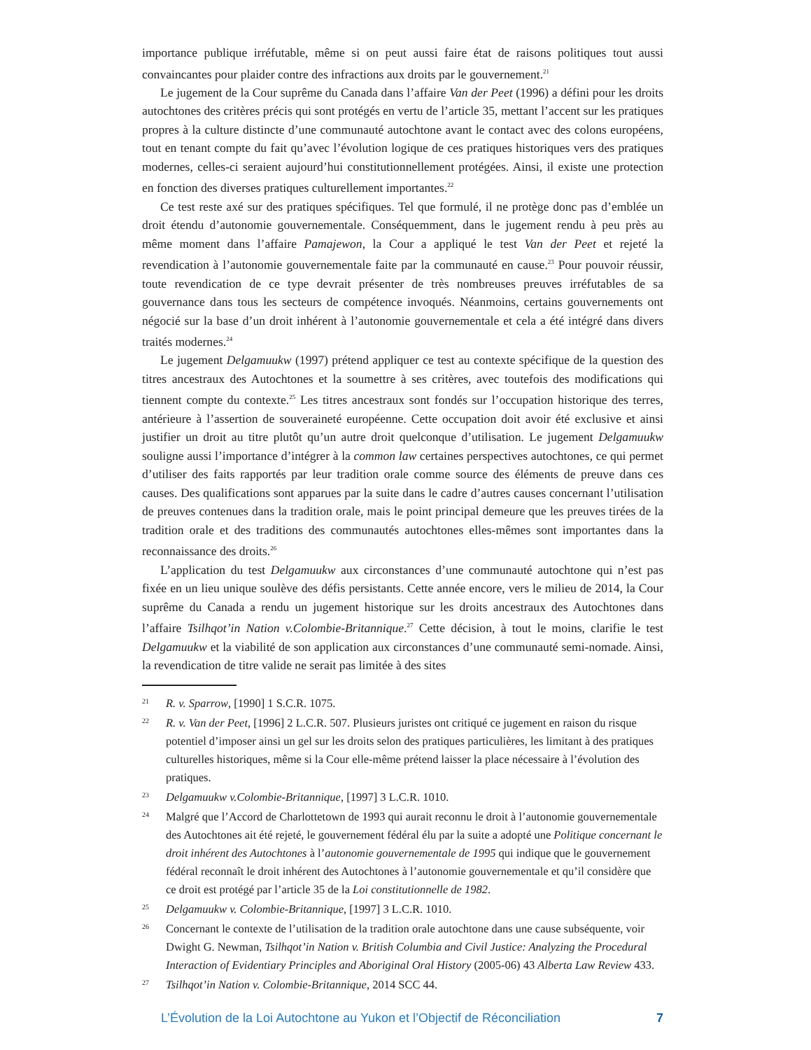importance publique irréfutable, même si on peut aussi faire état de raisons politiques tout aussi convaincantes pour plaider contre des infractions aux droits par le gouvernement.<sup>21</sup>
Le jugement de la Cour suprême du Canada dans l’affaire Van der Peet (1996) a défini pour les droits autochtones des critères précis qui sont protégés en vertu de l’article 35, mettant l’accent sur les pratiques propres à la culture distincte d’une communauté autochtone avant le contact avec des colons européens, tout en tenant compte du fait qu’avec l’évolution logique de ces pratiques historiques vers des pratiques modernes, celles-ci seraient aujourd’hui constitutionnellement protégées. Ainsi, il existe une protection en fonction des diverses pratiques culturellement importantes.<sup>22</sup>
Ce test reste axé sur des pratiques spécifiques. Tel que formulé, il ne protège donc pas d’emblée un droit étendu d’autonomie gouvernementale. Conséquemment, dans le jugement rendu à peu près au même moment dans l’affaire Pamajewon, la Cour a appliqué le test Van der Peet et rejeté la revendication à l’autonomie gouvernementale faite par la communauté en cause.<sup>23</sup> Pour pouvoir réussir, toute revendication de ce type devrait présenter de très nombreuses preuves irréfutables de sa gouvernance dans tous les secteurs de compétence invoqués. Néanmoins, certains gouvernements ont négocié sur la base d’un droit inhérent à l’autonomie gouvernementale et cela a été intégré dans divers traités modernes.<sup>24</sup>
Le jugement Delgamuukw (1997) prétend appliquer ce test au contexte spécifique de la question des titres ancestraux des Autochtones et la soumettre à ses critères, avec toutefois des modifications qui tiennent compte du contexte.<sup>25</sup> Les titres ancestraux sont fondés sur l’occupation historique des terres, antérieure à l’assertion de souveraineté européenne. Cette occupation doit avoir été exclusive et ainsi justifier un droit au titre plutôt qu’un autre droit quelconque d’utilisation. Le jugement Delgamuukw souligne aussi l’importance d’intégrer à la common law certaines perspectives autochtones, ce qui permet d’utiliser des faits rapportés par leur tradition orale comme source des éléments de preuve dans ces causes. Des qualifications sont apparues par la suite dans le cadre d’autres causes concernant l’utilisation de preuves contenues dans la tradition orale, mais le point principal demeure que les preuves tirées de la tradition orale et des traditions des communautés autochtones elles-mêmes sont importantes dans la reconnaissance des droits.<sup>26</sup>
L’application du test Delgamuukw aux circonstances d’une communauté autochtone qui n’est pas fixée en un lieu unique soulève des défis persistants. Cette année encore, vers le milieu de 2014, la Cour suprême du Canada a rendu un jugement historique sur les droits ancestraux des Autochtones dans l’affaire Tsilhqot’in Nation v.Colombie-Britannique.<sup>27</sup> Cette décision, à tout le moins, clarifie le test Delgamuukw et la viabilité de son application aux circonstances d’une communauté semi-nomade. Ainsi, la revendication de titre valide ne serait pas limitée à des sites
21 R. v. Sparrow, [1990] 1 S.C.R. 1075.
22 R. v. Van der Peet, [1996] 2 L.C.R. 507. Plusieurs juristes ont critiqué ce jugement en raison du risque potentiel d’imposer ainsi un gel sur les droits selon des pratiques particulières, les limitant à des pratiques culturelles historiques, même si la Cour elle-même prétend laisser la place nécessaire à l’évolution des pratiques.
23 Delgamuukw v.Colombie-Britannique, [1997] 3 L.C.R. 1010.
24 Malgré que l’Accord de Charlottetown de 1993 qui aurait reconnu le droit à l’autonomie gouvernementale des Autochtones ait été rejeté, le gouvernement fédéral élu par la suite a adopté une Politique concernant le droit inhérent des Autochtones à l’autonomie gouvernementale de 1995 qui indique que le gouvernement fédéral reconnaît le droit inhérent des Autochtones à l’autonomie gouvernementale et qu’il considère que ce droit est protégé par l’article 35 de la Loi constitutionnelle de 1982.
25 Delgamuukw v. Colombie-Britannique, [1997] 3 L.C.R. 1010.
26 Concernant le contexte de l’utilisation de la tradition orale autochtone dans une cause subséquente, voir Dwight G. Newman, Tsilhqot’in Nation v. British Columbia and Civil Justice: Analyzing the Procedural Interaction of Evidentiary Principles and Aboriginal Oral History (2005-06) 43 Alberta Law Review 433.
27 Tsilhqot’in Nation v. Colombie-Britannique, 2014 SCC 44.
L’Évolution de la Loi Autochtone au Yukon et l’Objectif de Réconciliation 7